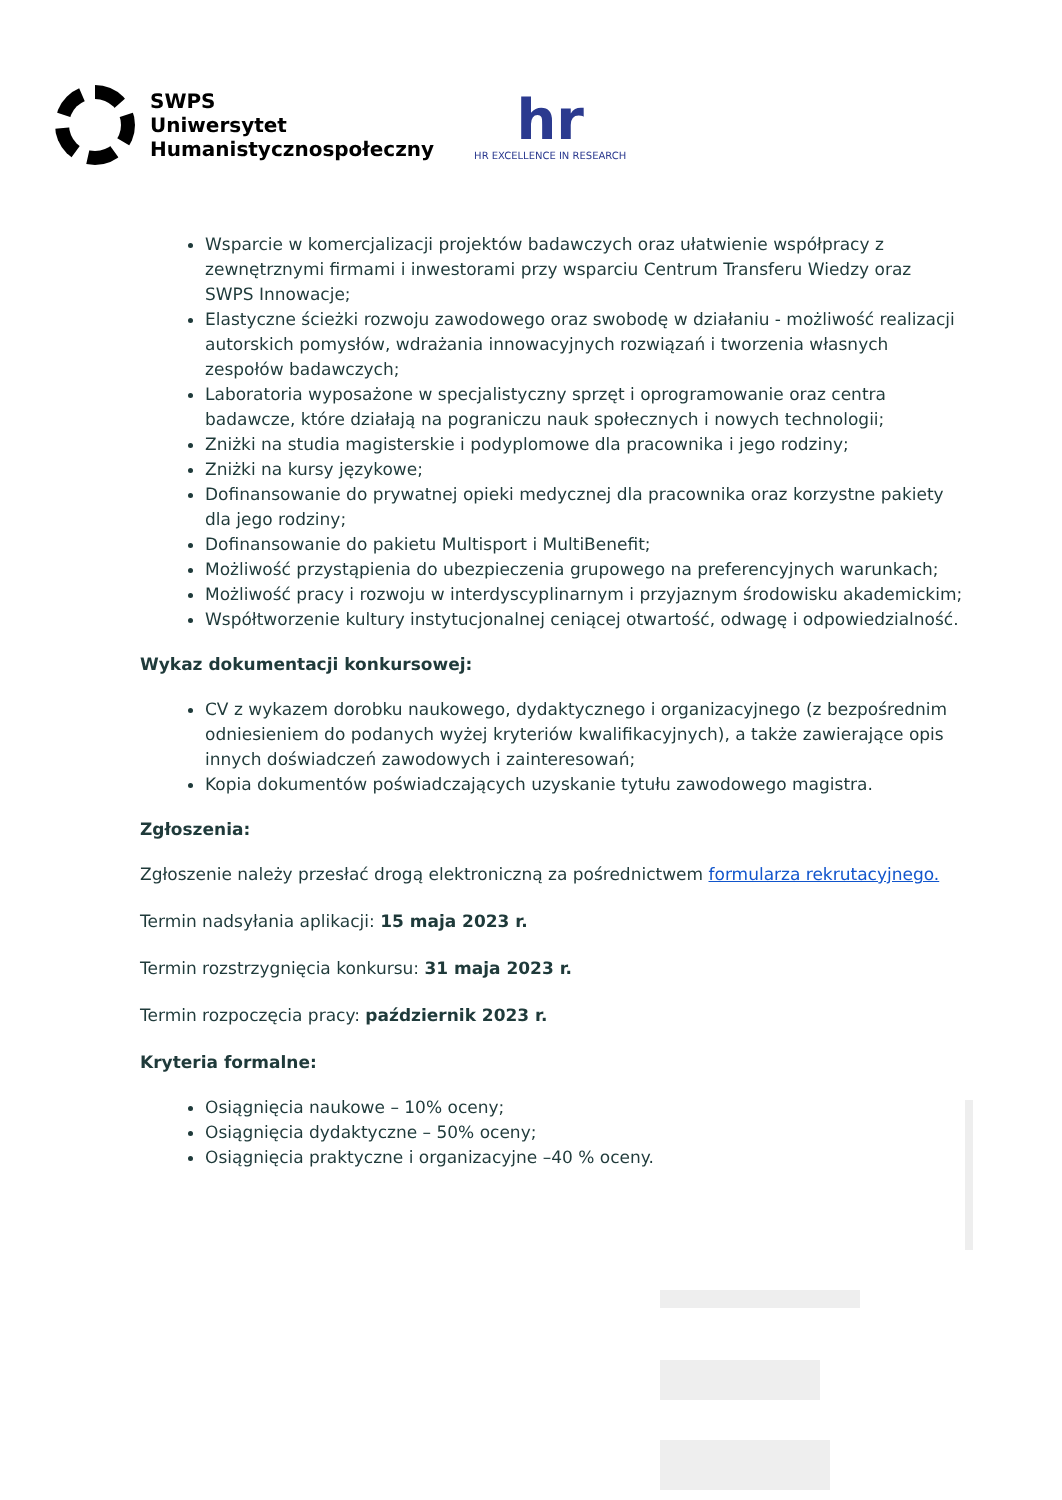SWPS
Uniwersytet
Humanistycznospołeczny
hr
HR EXCELLENCE IN RESEARCH
Wsparcie w komercjalizacji projektów badawczych oraz ułatwienie współpracy z zewnętrznymi firmami i inwestorami przy wsparciu Centrum Transferu Wiedzy oraz SWPS Innowacje;
Elastyczne ścieżki rozwoju zawodowego oraz swobodę w działaniu - możliwość realizacji autorskich pomysłów, wdrażania innowacyjnych rozwiązań i tworzenia własnych zespołów badawczych;
Laboratoria wyposażone w specjalistyczny sprzęt i oprogramowanie oraz centra badawcze, które działają na pograniczu nauk społecznych i nowych technologii;
Zniżki na studia magisterskie i podyplomowe dla pracownika i jego rodziny;
Zniżki na kursy językowe;
Dofinansowanie do prywatnej opieki medycznej dla pracownika oraz korzystne pakiety dla jego rodziny;
Dofinansowanie do pakietu Multisport i MultiBenefit;
Możliwość przystąpienia do ubezpieczenia grupowego na preferencyjnych warunkach;
Możliwość pracy i rozwoju w interdyscyplinarnym i przyjaznym środowisku akademickim;
Współtworzenie kultury instytucjonalnej ceniącej otwartość, odwagę i odpowiedzialność.
Wykaz dokumentacji konkursowej:
CV z wykazem dorobku naukowego, dydaktycznego i organizacyjnego (z bezpośrednim odniesieniem do podanych wyżej kryteriów kwalifikacyjnych), a także zawierające opis innych doświadczeń zawodowych i zainteresowań;
Kopia dokumentów poświadczających uzyskanie tytułu zawodowego magistra.
Zgłoszenia:
Zgłoszenie należy przesłać drogą elektroniczną za pośrednictwem formularza rekrutacyjnego.
Termin nadsyłania aplikacji: 15 maja 2023 r.
Termin rozstrzygnięcia konkursu: 31 maja 2023 r.
Termin rozpoczęcia pracy: październik 2023 r.
Kryteria formalne:
Osiągnięcia naukowe – 10% oceny;
Osiągnięcia dydaktyczne – 50% oceny;
Osiągnięcia praktyczne i organizacyjne –40 % oceny.